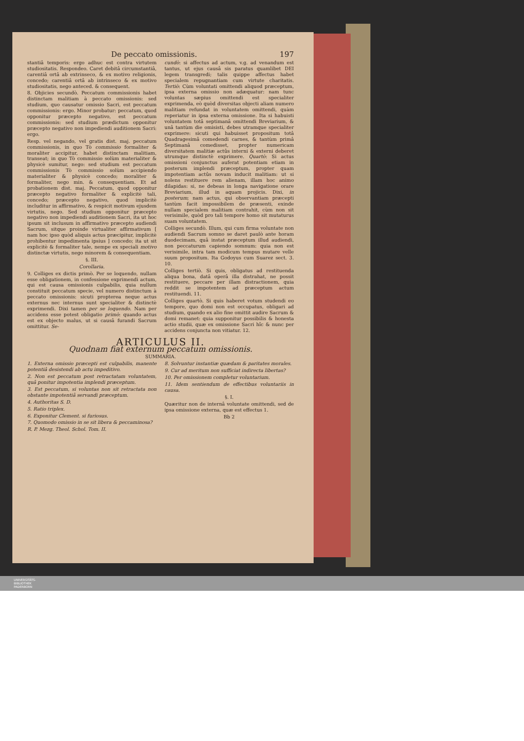De peccato omissionis. 197
stantiâ temporis: ergo adhuc est contra virtutem studiositatis. Respondeo. Caret debitâ circumstantiâ, carentiâ ortâ ab extrinseco, & ex motivo religionis, concedo; carentiâ ortâ ab intrinseco & ex motivo studiositatis, nego anteced. & consequent.
8. Objicies secundò. Peccatum commissionis habet distinctam malitiam à peccato omissionis: sed studium, quo causatur omissio Sacri, est peccatum commissionis: ergo. Minor probatur: peccatum, quod opponitur præcepto negativo, est peccatum commissionis: sed studium prædictum opponitur præcepto negativo non impediendi auditionem Sacri: ergo.
Resp. vel negando, vel gratis dist. maj. peccatum commissionis, in quo Tò commissio formaliter & moraliter accipitur, habet distinctam malitiam, transeat; in quo Tò commissio solùm materialiter & physicè sumitur, nego: sed studium est peccatum commissionis Tò commissio solùm accipiendo materialiter & physicè concedo; moraliter & formaliter, nego min. & consequentiam. Et ad probationem dist. maj. Peccatum, quod opponitur præcepto negativo formaliter & explicitè tali, concedo; præcepto negativo, quod implicitè includitur in affirmativo, & respicit motivum ejusdem virtutis, nego. Sed studium opponitur præcepto negativo non impediendi auditionem Sacri, ita ut hoc ipsum sit inclusum in affirmativo præcepto audiendi Sacrum, sitque proinde virtualiter affirmativum [ nam hoc ipso quòd aliquis actus præcipitur, implicitè prohibentur impedimenta ipsius ] concedo; ita ut sit explicitè & formaliter tale, nempe ex speciali motivo distinctæ virtutis, nego minorem & consequentiam.
§. III.
Corollaria.
9. Colliges ex dictis primò. Per se loquendo, nullam esse obligationem, in confessione exprimendi actum, qui est causa omissionis culpabilis, quia nullum constituit peccatum specie, vel numero distinctum à peccato omissionis: sicuti propterea neque actus externus nec internus sunt specialiter & distinctè exprimendi. Dixi tamen per se loquendo. Nam per accidens esse potest obligatio primò: quando actus est ex objecto malus, ut si causâ furandi Sacrum omittitur. Se-
cundò: si affectus ad actum, v.g. ad venandum est tantus, ut ejus causâ sis paratus quamlibet DEI legem transgredi; talis quippe affectus habet specialem repugnantiam cum virtute charitatis. Tertiò: Cùm voluntati omittendi aliquod præceptum, ipsa externa omissio non adæquatur: nam tunc voluntas sæpius omittendi est specialiter exprimenda, eò quòd diversitas objecti aliam numero malitiam refundat in voluntatem omittendi, quàm reperiatur in ipsa externa omissione. Ita si habuisti voluntatem totâ septimanâ omittendi Breviarium, & unâ tantùm die omisisti, debes utramque specialiter exprimere: sicuti qui habuisset propositum totâ Quadragesimâ comedendi carnes, & tantùm primâ Septimanâ comedisset, propter numericam diversitatem malitiæ actûs interni & externi deberet utrumque distinctè exprimere. Quartò: Si actus omissioni conjunctus auferat potentiam etiam in posterum implendi præceptum, propter quam impotentiam actûs novam inducit malitiam: ut si nolens restituere rem alienam, illam hoc animo dilapidas: si, ne debeas in longa navigatione orare Breviarium, illud in aquam projicis. Dixi, in posterum; nam actus, qui observantiam præcepti tantùm facit impossibilem de præsenti, exinde nullam specialem malitiam contrahit, cùm non sit verisimile, quòd pro tali tempore homo sit mutaturus suam voluntatem.
Colliges secundò. Illum, qui cum firma voluntate non audiendi Sacrum somno se daret paulò ante horam duodecimam, quâ instat præceptum illud audiendi, non peccaturum capiendo somnum: quia non est verisimile, intra tam modicum tempus mutare velle suum propositum. Ita Godoyus cum Suarez sect. 3. 10.
Colliges tertiò. Si quis, obligatus ad restituenda aliqua bona, datâ operâ illa distrahat, ne possit restituere, peccare per illam distractionem, quia reddit se impotentem ad præceptum actum restituendi. 11.
Colliges quartò. Si quis haberet votum studendi eo tempore, quo domi non est occupatus, obligari ad studium, quando ex alio fine omittit audire Sacrum & domi remanet: quia supponitur possibilis & honesta actio studii, quæ ex omissione Sacri hîc & nunc per accidens conjuncta non vitiatur. 12.
ARTICULUS II.
Quodnam fiat externum peccatum omissionis.
SUMMARIA.
1. Externa omissio præcepti est culpabilis, manente potentiâ desistendi ab actu impeditivo.
2. Non est peccatum post retractatam voluntatem, quâ ponitur impotentia implendi præceptum.
3. Est peccatum, si voluntas non sit retractata non obstante impotentiâ servandi præceptum.
4. Authoritas S. D.
5. Ratio triplex.
6. Exponitur Clement. si furiosus.
7. Quomodo omissio in se sit libera & peccaminosa?
R. P. Mezg. Theol. Schol. Tom. II.
8. Solvuntur instantiæ quædam & paritates morales.
9. Cur ad meritum non sufficiat indirecta libertas?
10. Per omissionem completur voluntarium.
11. Idem sentiendum de effectibus voluntariis in causa.
§. I.
Quæritur non de internâ voluntate omittendi, sed de ipsa omissione externa, quæ est effectus 1.
Bb 2
UNIVERSITÄTS-
BIBLIOTHEK
PADERBORN